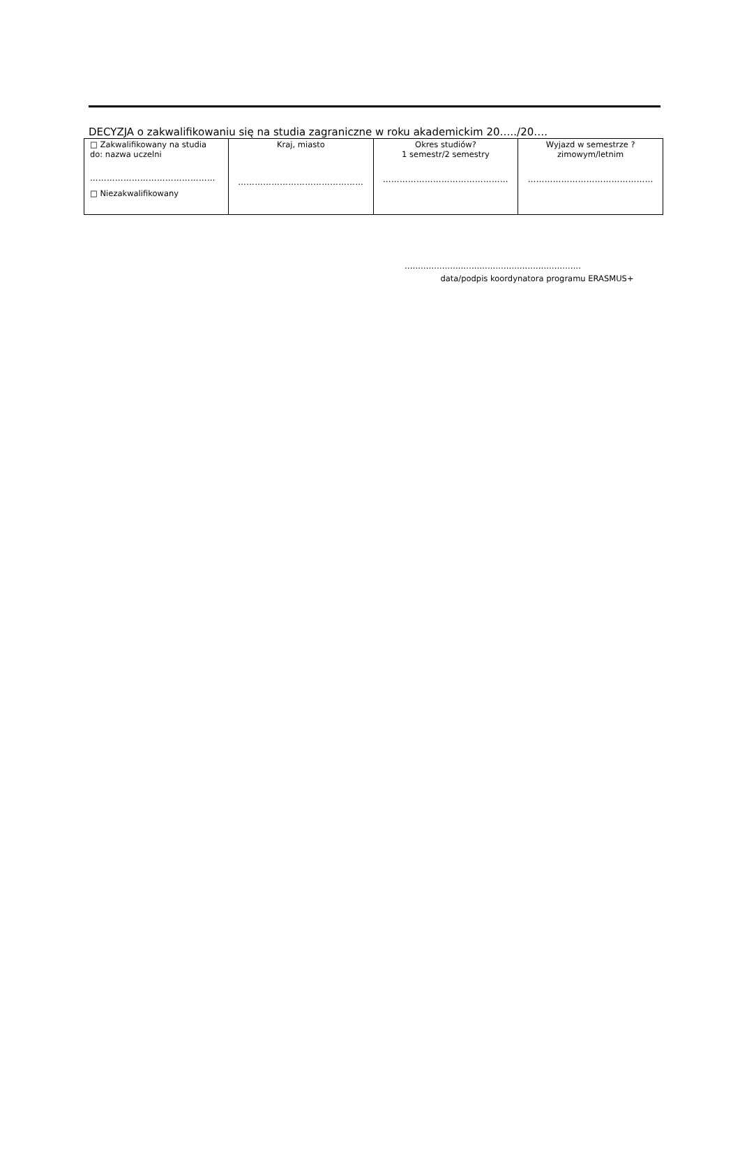DECYZJA o zakwalifikowaniu się na studia zagraniczne w roku akademickim 20…../20….
| □ Zakwalifikowany na studia do: nazwa uczelni ……………………………………… □ Niezakwalifikowany | Kraj, miasto ……………………………………… | Okres studiów? 1 semestr/2 semestry ……………………………………… | Wyjazd w semestrze ? zimowym/letnim ……………………………………… |
…………………………………………………………
data/podpis koordynatora programu ERASMUS+